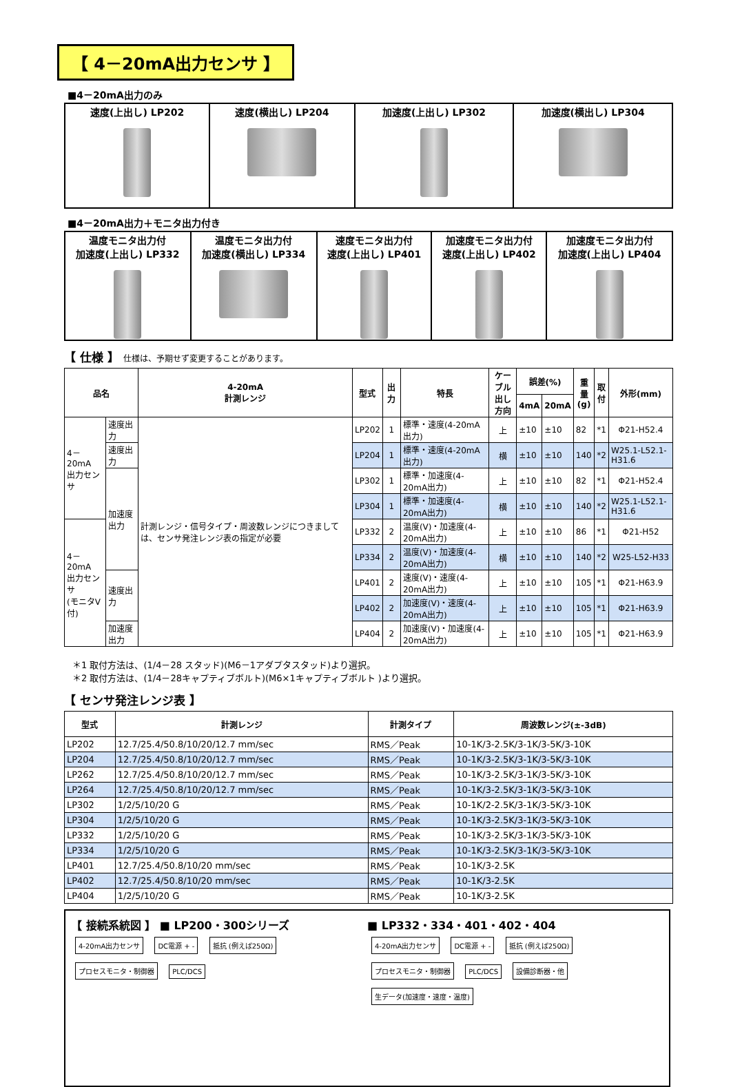【 4－20mA出力センサ 】
■4－20mA出力のみ
| 速度(上出し) LP202 | 速度(横出し) LP204 | 加速度(上出し) LP302 | 加速度(横出し) LP304 |
■4－20mA出力＋モニタ出力付き
| 温度モニタ出力付 加速度(上出し) LP332 | 温度モニタ出力付 加速度(横出し) LP334 | 速度モニタ出力付 速度(上出し) LP401 | 加速度モニタ出力付 速度(上出し) LP402 | 加速度モニタ出力付 加速度(上出し) LP404 |
【 仕様 】 仕様は、予期せず変更することがあります。
| 品名 | | 4-20mA 計測レンジ | 型式 | 出力 | 特長 | ケーブル 出し方向 | 誤差(%) | | 重量 (g) | 取 付 | 外形(mm) |
| --- | --- | --- | --- | --- | --- | --- | --- | --- | --- | --- | --- |
| | | | | | | | 4mA | 20mA | | | |
| 4－20mA 出力センサ | 速度出力 | 計測レンジ・信号タイプ・周波数レンジにつきましては、センサ発注レンジ表の指定が必要 | LP202 | 1 | 標準・速度(4-20mA出力) | 上 | ±10 | ±10 | 82 | *1 | Φ21-H52.4 |
| | 速度出力 | | LP204 | 1 | 標準・速度(4-20mA出力) | 横 | ±10 | ±10 | 140 | *2 | W25.1-L52.1-H31.6 |
| | 加速度出力 | | LP302 | 1 | 標準・加速度(4-20mA出力) | 上 | ±10 | ±10 | 82 | *1 | Φ21-H52.4 |
| | | | LP304 | 1 | 標準・加速度(4-20mA出力) | 横 | ±10 | ±10 | 140 | *2 | W25.1-L52.1-H31.6 |
| 4－20mA 出力センサ (モニタV付) | | | LP332 | 2 | 温度(V)・加速度(4-20mA出力) | 上 | ±10 | ±10 | 86 | *1 | Φ21-H52 |
| | | | LP334 | 2 | 温度(V)・加速度(4-20mA出力) | 横 | ±10 | ±10 | 140 | *2 | W25-L52-H33 |
| | 速度出力 | | LP401 | 2 | 速度(V)・速度(4-20mA出力) | 上 | ±10 | ±10 | 105 | *1 | Φ21-H63.9 |
| | | | LP402 | 2 | 加速度(V)・速度(4-20mA出力) | 上 | ±10 | ±10 | 105 | *1 | Φ21-H63.9 |
| | 加速度出力 | | LP404 | 2 | 加速度(V)・加速度(4-20mA出力) | 上 | ±10 | ±10 | 105 | *1 | Φ21-H63.9 |
＊1 取付方法は、(1/4－28 スタッド)(M6－1アダプタスタッド)より選択。
＊2 取付方法は、(1/4－28キャプティブボルト)(M6×1キャプティブボルト )より選択。
【 センサ発注レンジ表 】
| 型式 | 計測レンジ | 計測タイプ | 周波数レンジ(±-3dB) |
| --- | --- | --- | --- |
| LP202 | 12.7/25.4/50.8/10/20/12.7 mm/sec | RMS／Peak | 10-1K/3-2.5K/3-1K/3-5K/3-10K |
| LP204 | 12.7/25.4/50.8/10/20/12.7 mm/sec | RMS／Peak | 10-1K/3-2.5K/3-1K/3-5K/3-10K |
| LP262 | 12.7/25.4/50.8/10/20/12.7 mm/sec | RMS／Peak | 10-1K/3-2.5K/3-1K/3-5K/3-10K |
| LP264 | 12.7/25.4/50.8/10/20/12.7 mm/sec | RMS／Peak | 10-1K/3-2.5K/3-1K/3-5K/3-10K |
| LP302 | 1/2/5/10/20 G | RMS／Peak | 10-1K/2-2.5K/3-1K/3-5K/3-10K |
| LP304 | 1/2/5/10/20 G | RMS／Peak | 10-1K/3-2.5K/3-1K/3-5K/3-10K |
| LP332 | 1/2/5/10/20 G | RMS／Peak | 10-1K/3-2.5K/3-1K/3-5K/3-10K |
| LP334 | 1/2/5/10/20 G | RMS／Peak | 10-1K/3-2.5K/3-1K/3-5K/3-10K |
| LP401 | 12.7/25.4/50.8/10/20 mm/sec | RMS／Peak | 10-1K/3-2.5K |
| LP402 | 12.7/25.4/50.8/10/20 mm/sec | RMS／Peak | 10-1K/3-2.5K |
| LP404 | 1/2/5/10/20 G | RMS／Peak | 10-1K/3-2.5K |
【 接続系統図 】 ■ LP200・300シリーズ
4-20mA出力センサ DC電源 + - 抵抗 (例えば250Ω) プロセスモニタ・制御器 PLC/DCS
■ LP332・334・401・402・404
4-20mA出力センサ DC電源 + - 抵抗 (例えば250Ω) プロセスモニタ・制御器 PLC/DCS 設備診断器・他 生データ(加速度・速度・温度)